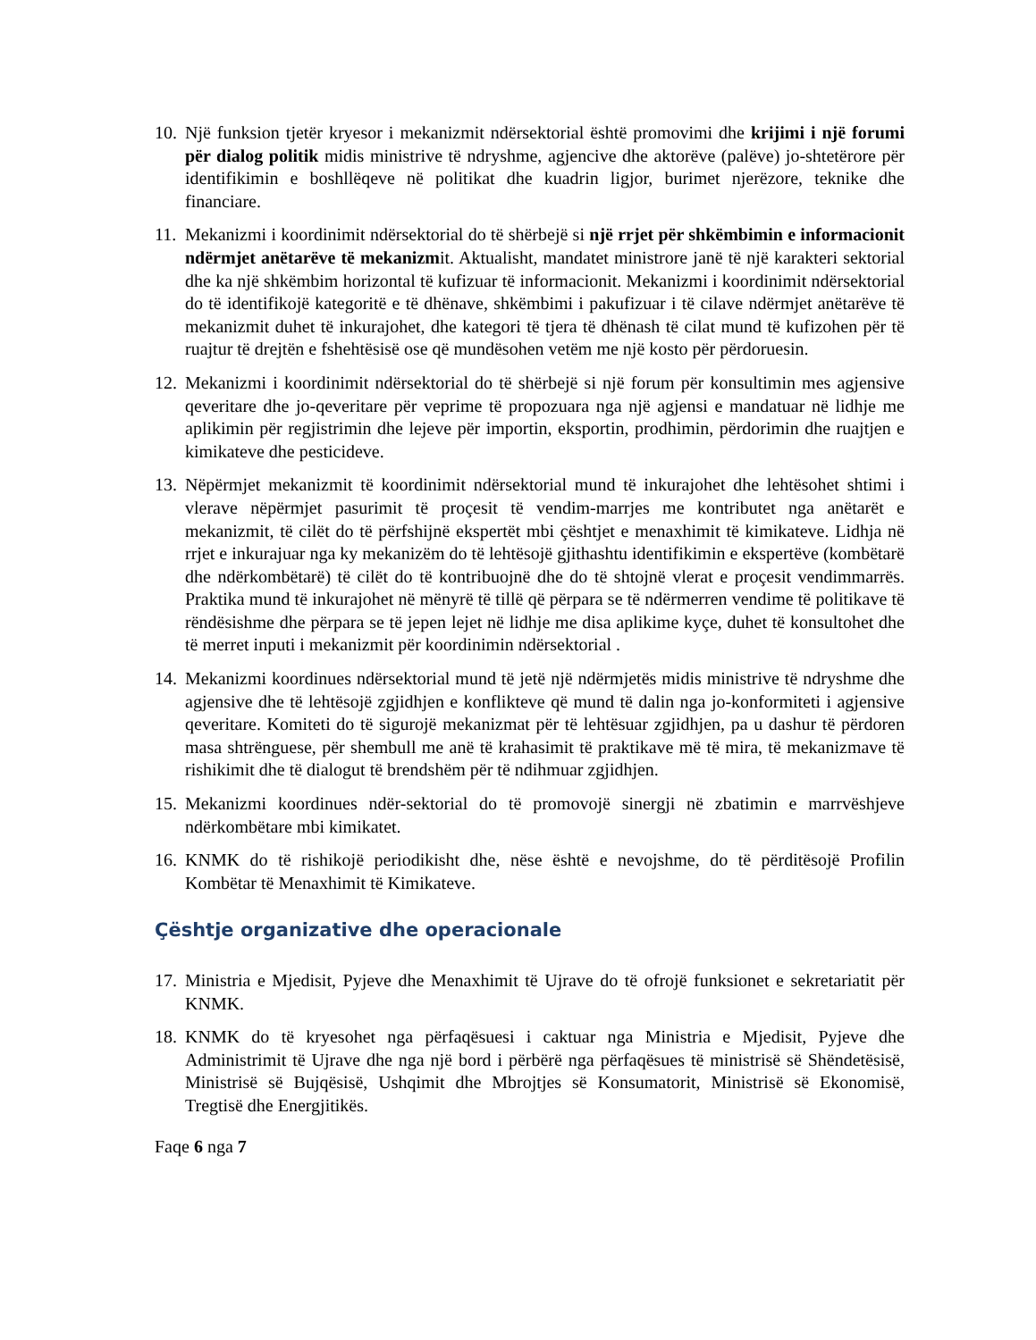10.
Një funksion tjetër kryesor i mekanizmit ndërsektorial është promovimi dhe krijimi i një forumi për dialog politik midis ministrive të ndryshme, agjencive dhe aktorëve (palëve) jo-shtetërore për identifikimin e boshllëqeve në politikat dhe kuadrin ligjor, burimet njerëzore, teknike dhe financiare.
11.
Mekanizmi i koordinimit ndërsektorial do të shërbejë si një rrjet për shkëmbimin e informacionit ndërmjet anëtarëve të mekanizmit. Aktualisht, mandatet ministrore janë të një karakteri sektorial dhe ka një shkëmbim horizontal të kufizuar të informacionit. Mekanizmi i koordinimit ndërsektorial do të identifikojë kategoritë e të dhënave, shkëmbimi i pakufizuar i të cilave ndërmjet anëtarëve të mekanizmit duhet të inkurajohet, dhe kategori të tjera të dhënash të cilat mund të kufizohen për të ruajtur të drejtën e fshehtësisë ose që mundësohen vetëm me një kosto për përdoruesin.
12.
Mekanizmi i koordinimit ndërsektorial do të shërbejë si një forum për konsultimin mes agjensive qeveritare dhe jo-qeveritare për veprime të propozuara nga një agjensi e mandatuar në lidhje me aplikimin për regjistrimin dhe lejeve për importin, eksportin, prodhimin, përdorimin dhe ruajtjen e kimikateve dhe pesticideve.
13.
Nëpërmjet mekanizmit të koordinimit ndërsektorial mund të inkurajohet dhe lehtësohet shtimi i vlerave nëpërmjet pasurimit të proçesit të vendim-marrjes me kontributet nga anëtarët e mekanizmit, të cilët do të përfshijnë ekspertët mbi çështjet e menaxhimit të kimikateve. Lidhja në rrjet e inkurajuar nga ky mekanizëm do të lehtësojë gjithashtu identifikimin e ekspertëve (kombëtarë dhe ndërkombëtarë) të cilët do të kontribuojnë dhe do të shtojnë vlerat e proçesit vendimmarrës. Praktika mund të inkurajohet në mënyrë të tillë që përpara se të ndërmerren vendime të politikave të rëndësishme dhe përpara se të jepen lejet në lidhje me disa aplikime kyçe, duhet të konsultohet dhe të merret inputi i mekanizmit për koordinimin ndërsektorial .
14.
Mekanizmi koordinues ndërsektorial mund të jetë një ndërmjetës midis ministrive të ndryshme dhe agjensive dhe të lehtësojë zgjidhjen e konflikteve që mund të dalin nga jo-konformiteti i agjensive qeveritare. Komiteti do të sigurojë mekanizmat për të lehtësuar zgjidhjen, pa u dashur të përdoren masa shtrënguese, për shembull me anë të krahasimit të praktikave më të mira, të mekanizmave të rishikimit dhe të dialogut të brendshëm për të ndihmuar zgjidhjen.
15.
Mekanizmi koordinues ndër-sektorial do të promovojë sinergji në zbatimin e marrvëshjeve ndërkombëtare mbi kimikatet.
16.
KNMK do të rishikojë periodikisht dhe, nëse është e nevojshme, do të përditësojë Profilin Kombëtar të Menaxhimit të Kimikateve.
Çështje organizative dhe operacionale
17.
Ministria e Mjedisit, Pyjeve dhe Menaxhimit të Ujrave do të ofrojë funksionet e sekretariatit për KNMK.
18.
KNMK do të kryesohet nga përfaqësuesi i caktuar nga Ministria e Mjedisit, Pyjeve dhe Administrimit të Ujrave dhe nga një bord i përbërë nga përfaqësues të ministrisë së Shëndetësisë, Ministrisë së Bujqësisë, Ushqimit dhe Mbrojtjes së Konsumatorit, Ministrisë së Ekonomisë, Tregtisë dhe Energjitikës.
Faqe 6 nga 7